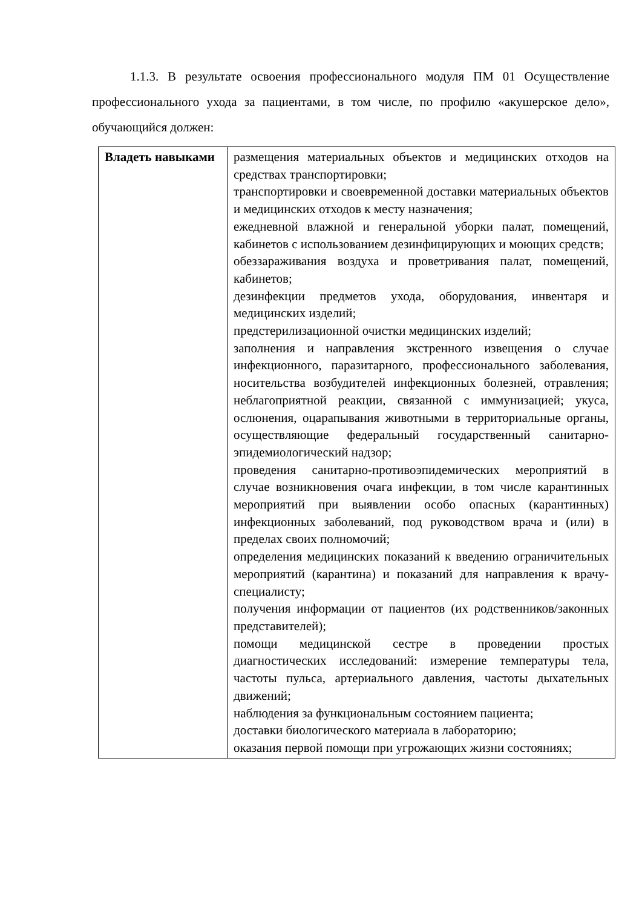1.1.3. В результате освоения профессионального модуля ПМ 01 Осуществление профессионального ухода за пациентами, в том числе, по профилю «акушерское дело», обучающийся должен:
| Владеть навыками | размещения материальных объектов и медицинских отходов на средствах транспортировки; транспортировки и своевременной доставки материальных объектов и медицинских отходов к месту назначения; ежедневной влажной и генеральной уборки палат, помещений, кабинетов с использованием дезинфицирующих и моющих средств; обеззараживания воздуха и проветривания палат, помещений, кабинетов; дезинфекции предметов ухода, оборудования, инвентаря и медицинских изделий; предстерилизационной очистки медицинских изделий; заполнения и направления экстренного извещения о случае инфекционного, паразитарного, профессионального заболевания, носительства возбудителей инфекционных болезней, отравления; неблагоприятной реакции, связанной с иммунизацией; укуса, ослюнения, оцарапывания животными в территориальные органы, осуществляющие федеральный государственный санитарно-эпидемиологический надзор; проведения санитарно-противоэпидемических мероприятий в случае возникновения очага инфекции, в том числе карантинных мероприятий при выявлении особо опасных (карантинных) инфекционных заболеваний, под руководством врача и (или) в пределах своих полномочий; определения медицинских показаний к введению ограничительных мероприятий (карантина) и показаний для направления к врачу-специалисту; получения информации от пациентов (их родственников/законных представителей); помощи медицинской сестре в проведении простых диагностических исследований: измерение температуры тела, частоты пульса, артериального давления, частоты дыхательных движений; наблюдения за функциональным состоянием пациента; доставки биологического материала в лабораторию; оказания первой помощи при угрожающих жизни состояниях; |